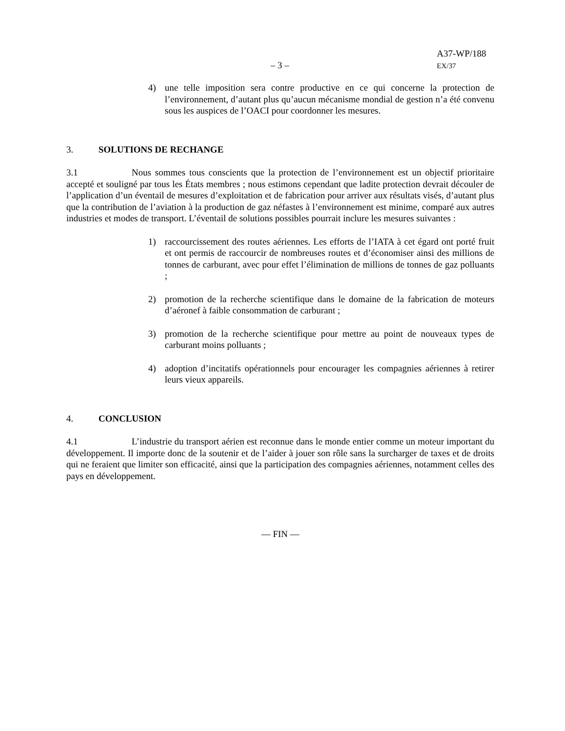A37-WP/188
– 3 – EX/37
4) une telle imposition sera contre productive en ce qui concerne la protection de l’environnement, d’autant plus qu’aucun mécanisme mondial de gestion n’a été convenu sous les auspices de l’OACI pour coordonner les mesures.
3. SOLUTIONS DE RECHANGE
3.1 Nous sommes tous conscients que la protection de l’environnement est un objectif prioritaire accepté et souligné par tous les États membres ; nous estimons cependant que ladite protection devrait découler de l’application d’un éventail de mesures d’exploitation et de fabrication pour arriver aux résultats visés, d’autant plus que la contribution de l’aviation à la production de gaz néfastes à l’environnement est minime, comparé aux autres industries et modes de transport. L’éventail de solutions possibles pourrait inclure les mesures suivantes :
1) raccourcissement des routes aériennes. Les efforts de l’IATA à cet égard ont porté fruit et ont permis de raccourcir de nombreuses routes et d’économiser ainsi des millions de tonnes de carburant, avec pour effet l’élimination de millions de tonnes de gaz polluants ;
2) promotion de la recherche scientifique dans le domaine de la fabrication de moteurs d’aéronef à faible consommation de carburant ;
3) promotion de la recherche scientifique pour mettre au point de nouveaux types de carburant moins polluants ;
4) adoption d’incitatifs opérationnels pour encourager les compagnies aériennes à retirer leurs vieux appareils.
4. CONCLUSION
4.1 L’industrie du transport aérien est reconnue dans le monde entier comme un moteur important du développement. Il importe donc de la soutenir et de l’aider à jouer son rôle sans la surcharger de taxes et de droits qui ne feraient que limiter son efficacité, ainsi que la participation des compagnies aériennes, notamment celles des pays en développement.
— FIN —